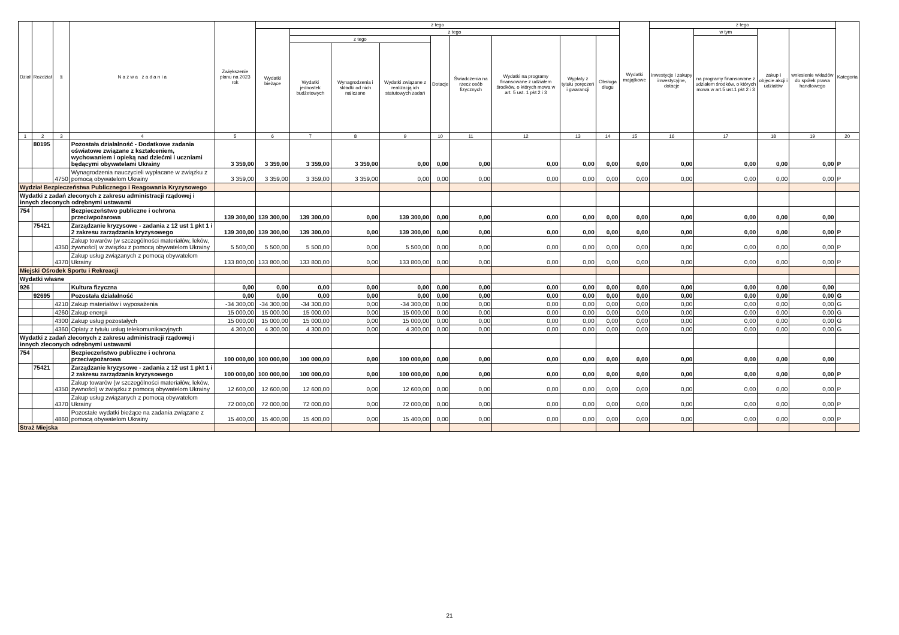| Dział | Rozdział | § | N a z w a z a d a n i a | Zwiększenie planu na 2023 rok | z tego | | | | | | | | | Wydatki majątkowe | z tego | | | | Kategoria |
| --- | --- | --- | --- | --- | --- | --- | --- | --- | --- | --- | --- | --- | --- | --- | --- | --- | --- | --- | --- |
| | | | | | Wydatki bieżące | z tego | | | | | | | | | inwestycje i zakupy inwestycyjne, dotacje | w tym | zakup i objęcie akcji i udziałów | wniesienie wkładów do spółek prawa handlowego | |
| | | | | | | z tego | | | Dotacje | Świadczenia na rzecz osób fizycznych | Wydatki na programy finansowane z udziałem środków, o których mowa w art. 5 ust. 1 pkt 2 i 3 | Wypłaty z tytułu poręczeń i gwarancji | Obsługa długu | | | na programy finansowane z udziałem środków, o których mowa w art.5 ust.1 pkt 2 i 3 | | | |
| | | | | | | Wydatki jednostek budżetowych | Wynagrodzenia i składki od nich naliczane | Wydatki związane z realizacją ich statutowych zadań | | | | | | | | | | | |
| 1 | 2 | 3 | 4 | 5 | 6 | 7 | 8 | 9 | 10 | 11 | 12 | 13 | 14 | 15 | 16 | 17 | 18 | 19 | 20 |
| | 80195 | | Pozostała działalność - Dodatkowe zadania oświatowe związane z kształceniem, wychowaniem i opieką nad dziećmi i uczniami będącymi obywatelami Ukrainy | 3 359,00 | 3 359,00 | 3 359,00 | 3 359,00 | 0,00 | 0,00 | 0,00 | 0,00 | 0,00 | 0,00 | 0,00 | 0,00 | 0,00 | 0,00 | 0,00 | P |
| | | 4750 | Wynagrodzenia nauczycieli wypłacane w związku z pomocą obywatelom Ukrainy | 3 359,00 | 3 359,00 | 3 359,00 | 3 359,00 | 0,00 | 0,00 | 0,00 | 0,00 | 0,00 | 0,00 | 0,00 | 0,00 | 0,00 | 0,00 | 0,00 | P |
| Wydział Bezpieczeństwa Publicznego i Reagowania Kryzysowego | | | | | | | | | | | | | | | | | | | |
| Wydatki z zadań zleconych z zakresu administracji rządowej i innych zleconych odrębnymi ustawami | | | | | | | | | | | | | | | | | | | |
| 754 | | | Bezpieczeństwo publiczne i ochrona przeciwpożarowa | 139 300,00 | 139 300,00 | 139 300,00 | 0,00 | 139 300,00 | 0,00 | 0,00 | 0,00 | 0,00 | 0,00 | 0,00 | 0,00 | 0,00 | 0,00 | 0,00 | |
| | 75421 | | Zarządzanie kryzysowe - zadania z 12 ust 1 pkt 1 i 2 zakresu zarządzania kryzysowego | 139 300,00 | 139 300,00 | 139 300,00 | 0,00 | 139 300,00 | 0,00 | 0,00 | 0,00 | 0,00 | 0,00 | 0,00 | 0,00 | 0,00 | 0,00 | 0,00 | P |
| | | 4350 | Zakup towarów (w szczególności materiałów, leków, żywności) w związku z pomocą obywatelom Ukrainy | 5 500,00 | 5 500,00 | 5 500,00 | 0,00 | 5 500,00 | 0,00 | 0,00 | 0,00 | 0,00 | 0,00 | 0,00 | 0,00 | 0,00 | 0,00 | 0,00 | P |
| | | 4370 | Zakup usług związanych z pomocą obywatelom Ukrainy | 133 800,00 | 133 800,00 | 133 800,00 | 0,00 | 133 800,00 | 0,00 | 0,00 | 0,00 | 0,00 | 0,00 | 0,00 | 0,00 | 0,00 | 0,00 | 0,00 | P |
| Miejski Ośrodek Sportu i Rekreacji | | | | | | | | | | | | | | | | | | | |
| Wydatki własne | | | | | | | | | | | | | | | | | | | |
| 926 | | | Kultura fizyczna | 0,00 | 0,00 | 0,00 | 0,00 | 0,00 | 0,00 | 0,00 | 0,00 | 0,00 | 0,00 | 0,00 | 0,00 | 0,00 | 0,00 | 0,00 | |
| | 92695 | | Pozostała działalność | 0,00 | 0,00 | 0,00 | 0,00 | 0,00 | 0,00 | 0,00 | 0,00 | 0,00 | 0,00 | 0,00 | 0,00 | 0,00 | 0,00 | 0,00 | G |
| | | 4210 | Zakup materiałów i wyposażenia | -34 300,00 | -34 300,00 | -34 300,00 | 0,00 | -34 300,00 | 0,00 | 0,00 | 0,00 | 0,00 | 0,00 | 0,00 | 0,00 | 0,00 | 0,00 | 0,00 | G |
| | | 4260 | Zakup energii | 15 000,00 | 15 000,00 | 15 000,00 | 0,00 | 15 000,00 | 0,00 | 0,00 | 0,00 | 0,00 | 0,00 | 0,00 | 0,00 | 0,00 | 0,00 | 0,00 | G |
| | | 4300 | Zakup usług pozostałych | 15 000,00 | 15 000,00 | 15 000,00 | 0,00 | 15 000,00 | 0,00 | 0,00 | 0,00 | 0,00 | 0,00 | 0,00 | 0,00 | 0,00 | 0,00 | 0,00 | G |
| | | 4360 | Opłaty z tytułu usług telekomunikacyjnych | 4 300,00 | 4 300,00 | 4 300,00 | 0,00 | 4 300,00 | 0,00 | 0,00 | 0,00 | 0,00 | 0,00 | 0,00 | 0,00 | 0,00 | 0,00 | 0,00 | G |
| Wydatki z zadań zleconych z zakresu administracji rządowej i innych zleconych odrębnymi ustawami | | | | | | | | | | | | | | | | | | | |
| 754 | | | Bezpieczeństwo publiczne i ochrona przeciwpożarowa | 100 000,00 | 100 000,00 | 100 000,00 | 0,00 | 100 000,00 | 0,00 | 0,00 | 0,00 | 0,00 | 0,00 | 0,00 | 0,00 | 0,00 | 0,00 | 0,00 | |
| | 75421 | | Zarządzanie kryzysowe - zadania z 12 ust 1 pkt 1 i 2 zakresu zarządzania kryzysowego | 100 000,00 | 100 000,00 | 100 000,00 | 0,00 | 100 000,00 | 0,00 | 0,00 | 0,00 | 0,00 | 0,00 | 0,00 | 0,00 | 0,00 | 0,00 | 0,00 | P |
| | | 4350 | Zakup towarów (w szczególności materiałów, leków, żywności) w związku z pomocą obywatelom Ukrainy | 12 600,00 | 12 600,00 | 12 600,00 | 0,00 | 12 600,00 | 0,00 | 0,00 | 0,00 | 0,00 | 0,00 | 0,00 | 0,00 | 0,00 | 0,00 | 0,00 | P |
| | | 4370 | Zakup usług związanych z pomocą obywatelom Ukrainy | 72 000,00 | 72 000,00 | 72 000,00 | 0,00 | 72 000,00 | 0,00 | 0,00 | 0,00 | 0,00 | 0,00 | 0,00 | 0,00 | 0,00 | 0,00 | 0,00 | P |
| | | 4860 | Pozostałe wydatki bieżące na zadania związane z pomocą obywatelom Ukrainy | 15 400,00 | 15 400,00 | 15 400,00 | 0,00 | 15 400,00 | 0,00 | 0,00 | 0,00 | 0,00 | 0,00 | 0,00 | 0,00 | 0,00 | 0,00 | 0,00 | P |
| Straż Miejska | | | | | | | | | | | | | | | | | | | |
21